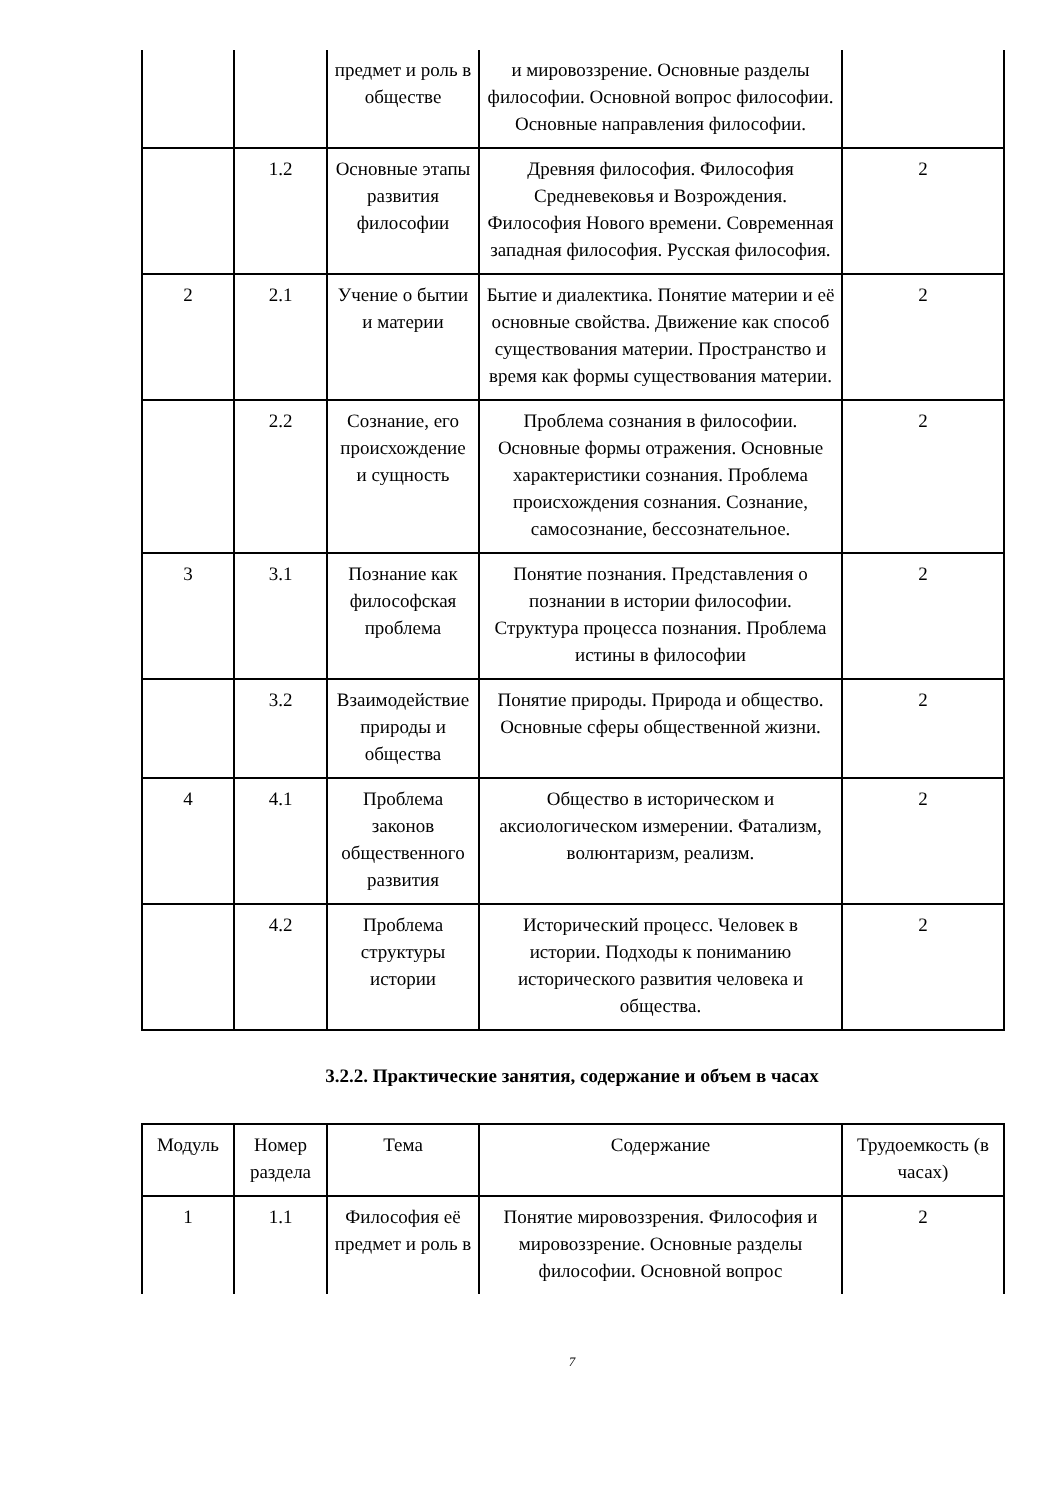| | | предмет и роль в обществе | и мировоззрение. Основные разделы философии. Основной вопрос философии. Основные направления философии. | |
| | 1.2 | Основные этапы развития философии | Древняя философия. Философия Средневековья и Возрождения. Философия Нового времени. Современная западная философия. Русская философия. | 2 |
| 2 | 2.1 | Учение о бытии и материи | Бытие и диалектика. Понятие материи и её основные свойства. Движение как способ существования материи. Пространство и время как формы существования материи. | 2 |
| | 2.2 | Сознание, его происхождение и сущность | Проблема сознания в философии. Основные формы отражения. Основные характеристики сознания. Проблема происхождения сознания. Сознание, самосознание, бессознательное. | 2 |
| 3 | 3.1 | Познание как философская проблема | Понятие познания. Представления о познании в истории философии. Структура процесса познания. Проблема истины в философии | 2 |
| | 3.2 | Взаимодействие природы и общества | Понятие природы. Природа и общество. Основные сферы общественной жизни. | 2 |
| 4 | 4.1 | Проблема законов общественного развития | Общество в историческом и аксиологическом измерении. Фатализм, волюнтаризм, реализм. | 2 |
| | 4.2 | Проблема структуры истории | Исторический процесс. Человек в истории. Подходы к пониманию исторического развития человека и общества. | 2 |
3.2.2. Практические занятия, содержание и объем в часах
| Модуль | Номер раздела | Тема | Содержание | Трудоемкость (в часах) |
| --- | --- | --- | --- | --- |
| 1 | 1.1 | Философия её предмет и роль в | Понятие мировоззрения. Философия и мировоззрение. Основные разделы философии. Основной вопрос | 2 |
7